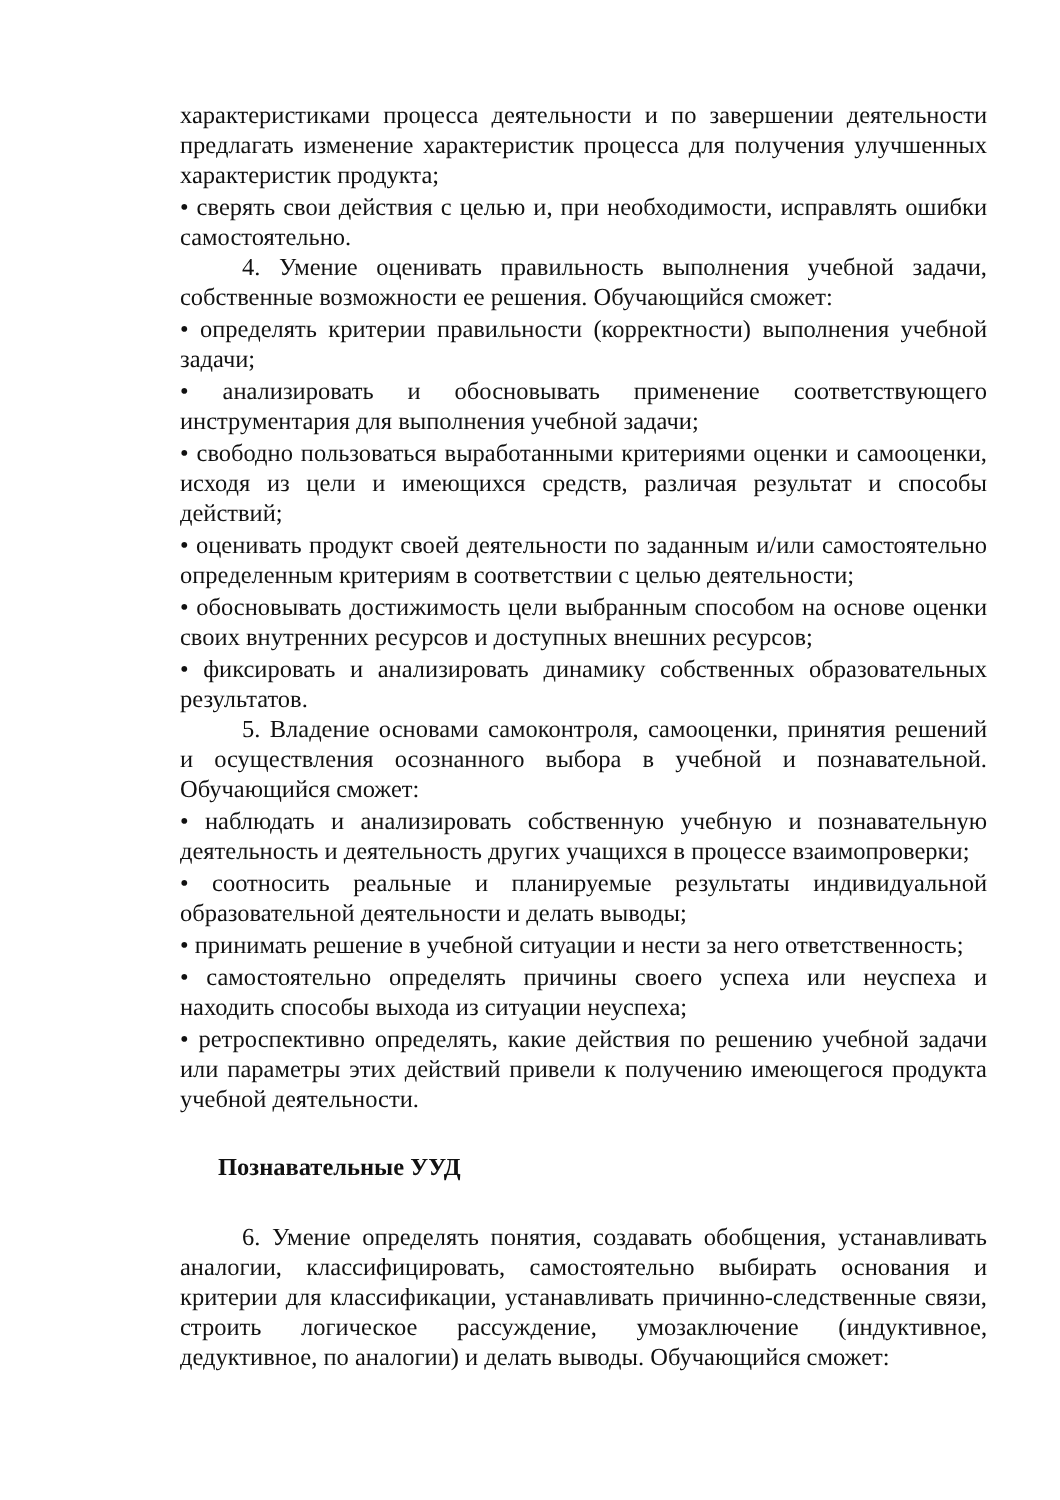характеристиками процесса деятельности и по завершении деятельности предлагать изменение характеристик процесса для получения улучшенных характеристик продукта;
• сверять свои действия с целью и, при необходимости, исправлять ошибки самостоятельно.
4. Умение оценивать правильность выполнения учебной задачи, собственные возможности ее решения. Обучающийся сможет:
• определять критерии правильности (корректности) выполнения учебной задачи;
• анализировать и обосновывать применение соответствующего инструментария для выполнения учебной задачи;
• свободно пользоваться выработанными критериями оценки и самооценки, исходя из цели и имеющихся средств, различая результат и способы действий;
• оценивать продукт своей деятельности по заданным и/или самостоятельно определенным критериям в соответствии с целью деятельности;
• обосновывать достижимость цели выбранным способом на основе оценки своих внутренних ресурсов и доступных внешних ресурсов;
• фиксировать и анализировать динамику собственных образовательных результатов.
5. Владение основами самоконтроля, самооценки, принятия решений и осуществления осознанного выбора в учебной и познавательной. Обучающийся сможет:
• наблюдать и анализировать собственную учебную и познавательную деятельность и деятельность других учащихся в процессе взаимопроверки;
• соотносить реальные и планируемые результаты индивидуальной образовательной деятельности и делать выводы;
• принимать решение в учебной ситуации и нести за него ответственность;
• самостоятельно определять причины своего успеха или неуспеха и находить способы выхода из ситуации неуспеха;
• ретроспективно определять, какие действия по решению учебной задачи или параметры этих действий привели к получению имеющегося продукта учебной деятельности.
Познавательные УУД
6. Умение определять понятия, создавать обобщения, устанавливать аналогии, классифицировать, самостоятельно выбирать основания и критерии для классификации, устанавливать причинно-следственные связи, строить логическое рассуждение, умозаключение (индуктивное, дедуктивное, по аналогии) и делать выводы. Обучающийся сможет: